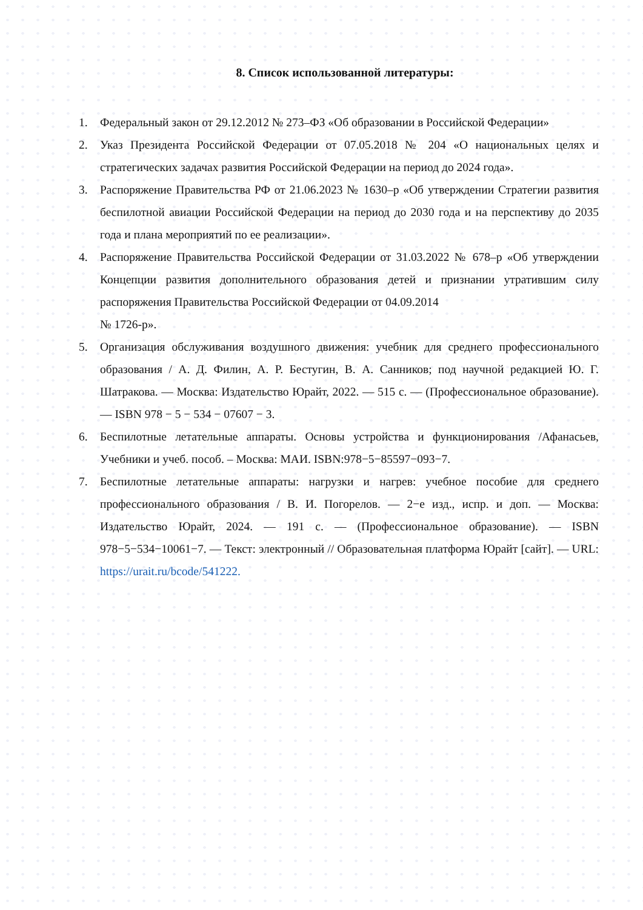8. Список использованной литературы:
1. Федеральный закон от 29.12.2012 № 273–ФЗ «Об образовании в Российской Федерации»
2. Указ Президента Российской Федерации от 07.05.2018 № 204 «О национальных целях и стратегических задачах развития Российской Федерации на период до 2024 года».
3. Распоряжение Правительства РФ от 21.06.2023 № 1630–р «Об утверждении Стратегии развития беспилотной авиации Российской Федерации на период до 2030 года и на перспективу до 2035 года и плана мероприятий по ее реализации».
4. Распоряжение Правительства Российской Федерации от 31.03.2022 № 678–р «Об утверждении Концепции развития дополнительного образования детей и признании утратившим силу распоряжения Правительства Российской Федерации от 04.09.2014
№ 1726-р».
5. Организация обслуживания воздушного движения: учебник для среднего профессионального образования / А. Д. Филин, А. Р. Бестугин, В. А. Санников; под научной редакцией Ю. Г. Шатракова. — Москва: Издательство Юрайт, 2022. — 515 с. — (Профессиональное образование). — ISBN 978 − 5 − 534 − 07607 − 3.
6. Беспилотные летательные аппараты. Основы устройства и функционирования /Афанасьев, Учебники и учеб. пособ. – Москва: МАИ. ISBN:978−5−85597−093−7.
7. Беспилотные летательные аппараты: нагрузки и нагрев: учебное пособие для среднего профессионального образования / В. И. Погорелов. — 2−е изд., испр. и доп. — Москва: Издательство Юрайт, 2024. — 191 с. — (Профессиональное образование). — ISBN 978−5−534−10061−7. — Текст: электронный // Образовательная платформа Юрайт [сайт]. — URL: https://urait.ru/bcode/541222.